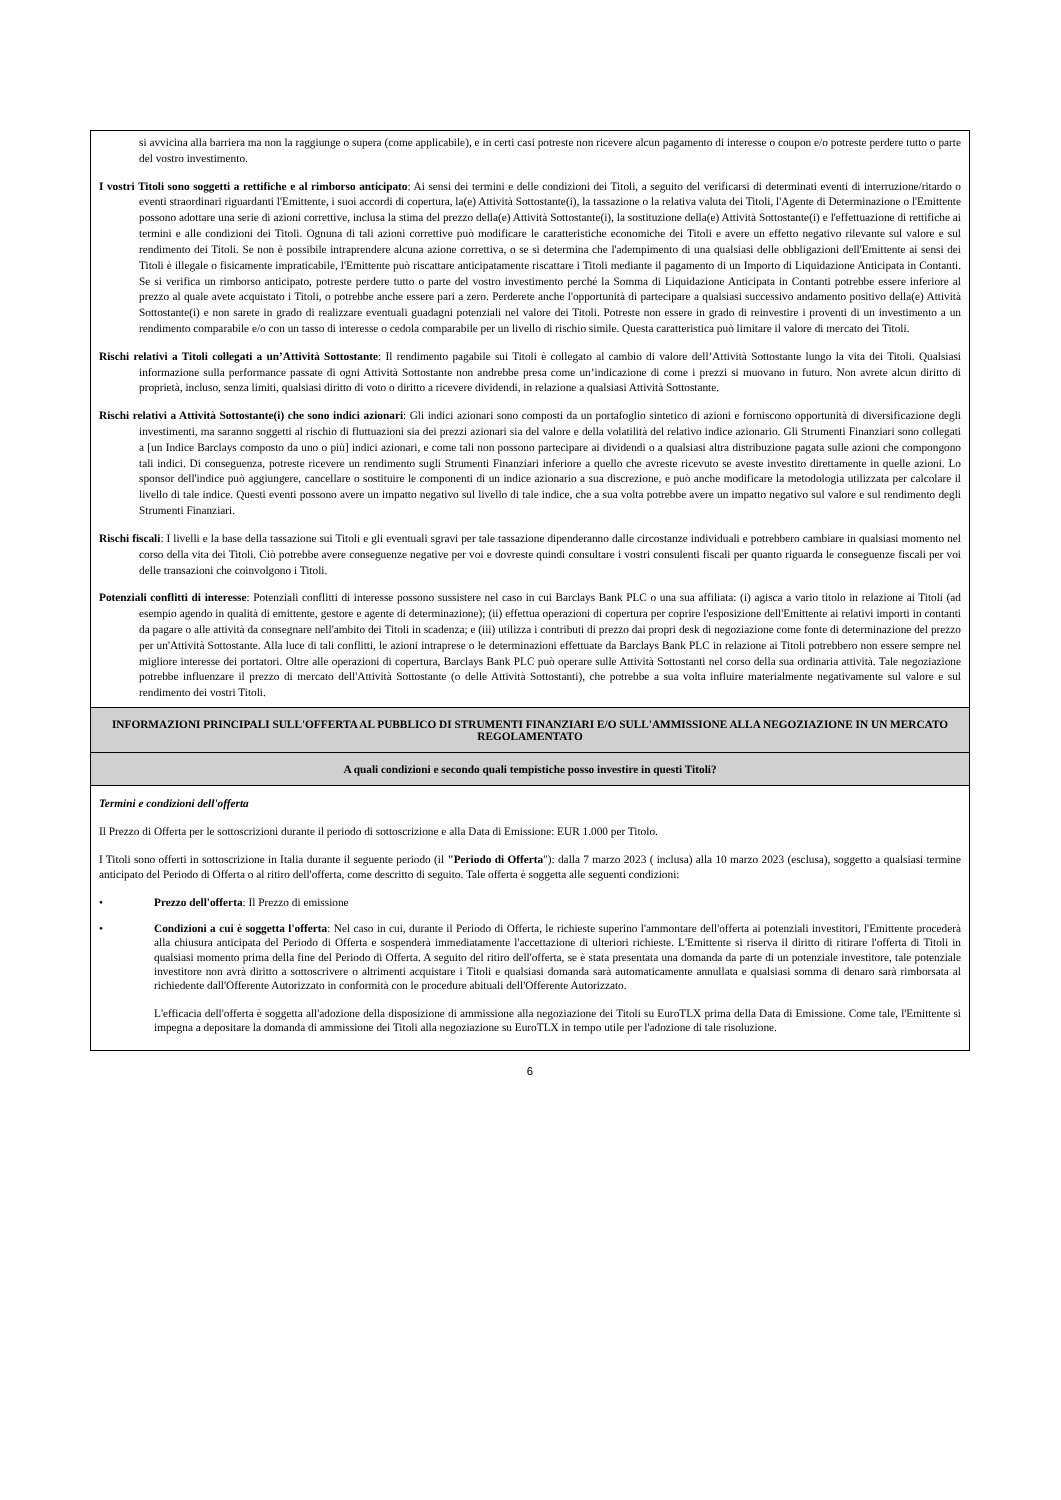| si avvicina alla barriera ma non la raggiunge o supera (come applicabile), e in certi casi potreste non ricevere alcun pagamento di interesse o coupon e/o potreste perdere tutto o parte del vostro investimento. I vostri Titoli sono soggetti a rettifiche e al rimborso anticipato : Ai sensi dei termini e delle condizioni dei Titoli, a seguito del verificarsi di determinati eventi di interruzione/ritardo o eventi straordinari riguardanti l'Emittente, i suoi accordi di copertura, la(e) Attività Sottostante(i), la tassazione o la relativa valuta dei Titoli, l'Agente di Determinazione o l'Emittente possono adottare una serie di azioni correttive, inclusa la stima del prezzo della(e) Attività Sottostante(i), la sostituzione della(e) Attività Sottostante(i) e l'effettuazione di rettifiche ai termini e alle condizioni dei Titoli. Ognuna di tali azioni correttive può modificare le caratteristiche economiche dei Titoli e avere un effetto negativo rilevante sul valore e sul rendimento dei Titoli. Se non è possibile intraprendere alcuna azione correttiva, o se si determina che l'adempimento di una qualsiasi delle obbligazioni dell'Emittente ai sensi dei Titoli è illegale o fisicamente impraticabile, l'Emittente può riscattare anticipatamente riscattare i Titoli mediante il pagamento di un Importo di Liquidazione Anticipata in Contanti. Se si verifica un rimborso anticipato, potreste perdere tutto o parte del vostro investimento perché la Somma di Liquidazione Anticipata in Contanti potrebbe essere inferiore al prezzo al quale avete acquistato i Titoli, o potrebbe anche essere pari a zero. Perderete anche l'opportunità di partecipare a qualsiasi successivo andamento positivo della(e) Attività Sottostante(i) e non sarete in grado di realizzare eventuali guadagni potenziali nel valore dei Titoli. Potreste non essere in grado di reinvestire i proventi di un investimento a un rendimento comparabile e/o con un tasso di interesse o cedola comparabile per un livello di rischio simile. Questa caratteristica può limitare il valore di mercato dei Titoli. Rischi relativi a Titoli collegati a un’Attività Sottostante : Il rendimento pagabile sui Titoli è collegato al cambio di valore dell’Attività Sottostante lungo la vita dei Titoli. Qualsiasi informazione sulla performance passate di ogni Attività Sottostante non andrebbe presa come un’indicazione di come i prezzi si muovano in futuro. Non avrete alcun diritto di proprietà, incluso, senza limiti, qualsiasi diritto di voto o diritto a ricevere dividendi, in relazione a qualsiasi Attività Sottostante. Rischi relativi a Attività Sottostante(i) che sono indici azionari : Gli indici azionari sono composti da un portafoglio sintetico di azioni e forniscono opportunità di diversificazione degli investimenti, ma saranno soggetti al rischio di fluttuazioni sia dei prezzi azionari sia del valore e della volatilità del relativo indice azionario. Gli Strumenti Finanziari sono collegati a [un Indice Barclays composto da uno o più] indici azionari, e come tali non possono partecipare ai dividendi o a qualsiasi altra distribuzione pagata sulle azioni che compongono tali indici. Di conseguenza, potreste ricevere un rendimento sugli Strumenti Finanziari inferiore a quello che avreste ricevuto se aveste investito direttamente in quelle azioni. Lo sponsor dell'indice può aggiungere, cancellare o sostituire le componenti di un indice azionario a sua discrezione, e può anche modificare la metodologia utilizzata per calcolare il livello di tale indice. Questi eventi possono avere un impatto negativo sul livello di tale indice, che a sua volta potrebbe avere un impatto negativo sul valore e sul rendimento degli Strumenti Finanziari. Rischi fiscali : I livelli e la base della tassazione sui Titoli e gli eventuali sgravi per tale tassazione dipenderanno dalle circostanze individuali e potrebbero cambiare in qualsiasi momento nel corso della vita dei Titoli. Ciò potrebbe avere conseguenze negative per voi e dovreste quindi consultare i vostri consulenti fiscali per quanto riguarda le conseguenze fiscali per voi delle transazioni che coinvolgono i Titoli. Potenziali conflitti di interesse : Potenziali conflitti di interesse possono sussistere nel caso in cui Barclays Bank PLC o una sua affiliata: (i) agisca a vario titolo in relazione ai Titoli (ad esempio agendo in qualità di emittente, gestore e agente di determinazione); (ii) effettua operazioni di copertura per coprire l'esposizione dell'Emittente ai relativi importi in contanti da pagare o alle attività da consegnare nell'ambito dei Titoli in scadenza; e (iii) utilizza i contributi di prezzo dai propri desk di negoziazione come fonte di determinazione del prezzo per un'Attività Sottostante. Alla luce di tali conflitti, le azioni intraprese o le determinazioni effettuate da Barclays Bank PLC in relazione ai Titoli potrebbero non essere sempre nel migliore interesse dei portatori. Oltre alle operazioni di copertura, Barclays Bank PLC può operare sulle Attività Sottostanti nel corso della sua ordinaria attività. Tale negoziazione potrebbe influenzare il prezzo di mercato dell'Attività Sottostante (o delle Attività Sottostanti), che potrebbe a sua volta influire materialmente negativamente sul valore e sul rendimento dei vostri Titoli. |
| INFORMAZIONI PRINCIPALI SULL'OFFERTA AL PUBBLICO DI STRUMENTI FINANZIARI E/O SULL'AMMISSIONE ALLA NEGOZIAZIONE IN UN MERCATO REGOLAMENTATO |
| A quali condizioni e secondo quali tempistiche posso investire in questi Titoli? |
| Termini e condizioni dell'offerta Il Prezzo di Offerta per le sottoscrizioni durante il periodo di sottoscrizione e alla Data di Emissione: EUR 1.000 per Titolo. I Titoli sono offerti in sottoscrizione in Italia durante il seguente periodo (il "Periodo di Offerta "): dalla 7 marzo 2023 ( inclusa) alla 10 marzo 2023 (esclusa), soggetto a qualsiasi termine anticipato del Periodo di Offerta o al ritiro dell'offerta, come descritto di seguito. Tale offerta è soggetta alle seguenti condizioni: • Prezzo dell'offerta : Il Prezzo di emissione • Condizioni a cui è soggetta l'offerta : Nel caso in cui, durante il Periodo di Offerta, le richieste superino l'ammontare dell'offerta ai potenziali investitori, l'Emittente procederà alla chiusura anticipata del Periodo di Offerta e sospenderà immediatamente l'accettazione di ulteriori richieste. L'Emittente si riserva il diritto di ritirare l'offerta di Titoli in qualsiasi momento prima della fine del Periodo di Offerta. A seguito del ritiro dell'offerta, se è stata presentata una domanda da parte di un potenziale investitore, tale potenziale investitore non avrà diritto a sottoscrivere o altrimenti acquistare i Titoli e qualsiasi domanda sarà automaticamente annullata e qualsiasi somma di denaro sarà rimborsata al richiedente dall'Offerente Autorizzato in conformità con le procedure abituali dell'Offerente Autorizzato. L'efficacia dell'offerta è soggetta all'adozione della disposizione di ammissione alla negoziazione dei Titoli su EuroTLX prima della Data di Emissione. Come tale, l'Emittente si impegna a depositare la domanda di ammissione dei Titoli alla negoziazione su EuroTLX in tempo utile per l'adozione di tale risoluzione. |
6